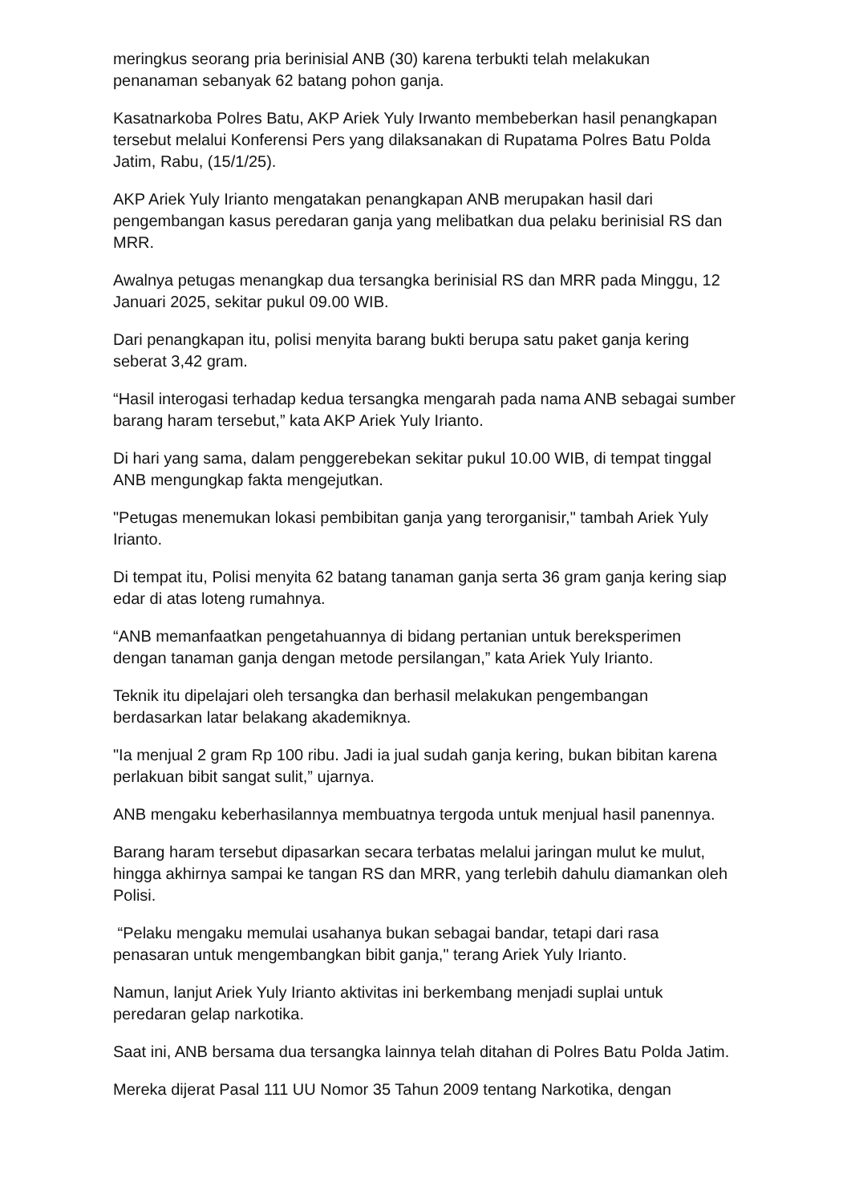meringkus seorang pria berinisial ANB (30) karena terbukti telah melakukan penanaman sebanyak 62 batang pohon ganja.
Kasatnarkoba Polres Batu, AKP Ariek Yuly Irwanto membeberkan hasil penangkapan tersebut melalui Konferensi Pers yang dilaksanakan di Rupatama Polres Batu Polda Jatim, Rabu, (15/1/25).
AKP Ariek Yuly Irianto mengatakan penangkapan ANB merupakan hasil dari pengembangan kasus peredaran ganja yang melibatkan dua pelaku berinisial RS dan MRR.
Awalnya petugas menangkap dua tersangka berinisial RS dan MRR pada Minggu, 12 Januari 2025, sekitar pukul 09.00 WIB.
Dari penangkapan itu, polisi menyita barang bukti berupa satu paket ganja kering seberat 3,42 gram.
“Hasil interogasi terhadap kedua tersangka mengarah pada nama ANB sebagai sumber barang haram tersebut,” kata AKP Ariek Yuly Irianto.
Di hari yang sama, dalam penggerebekan sekitar pukul 10.00 WIB, di tempat tinggal ANB mengungkap fakta mengejutkan.
"Petugas menemukan lokasi pembibitan ganja yang terorganisir," tambah Ariek Yuly Irianto.
Di tempat itu, Polisi menyita 62 batang tanaman ganja serta 36 gram ganja kering siap edar di atas loteng rumahnya.
“ANB memanfaatkan pengetahuannya di bidang pertanian untuk bereksperimen dengan tanaman ganja dengan metode persilangan,” kata Ariek Yuly Irianto.
Teknik itu dipelajari oleh tersangka dan berhasil melakukan pengembangan berdasarkan latar belakang akademiknya.
"Ia menjual 2 gram Rp 100 ribu. Jadi ia jual sudah ganja kering, bukan bibitan karena perlakuan bibit sangat sulit,” ujarnya.
ANB mengaku keberhasilannya membuatnya tergoda untuk menjual hasil panennya.
Barang haram tersebut dipasarkan secara terbatas melalui jaringan mulut ke mulut, hingga akhirnya sampai ke tangan RS dan MRR, yang terlebih dahulu diamankan oleh Polisi.
“Pelaku mengaku memulai usahanya bukan sebagai bandar, tetapi dari rasa penasaran untuk mengembangkan bibit ganja," terang Ariek Yuly Irianto.
Namun, lanjut Ariek Yuly Irianto aktivitas ini berkembang menjadi suplai untuk peredaran gelap narkotika.
Saat ini, ANB bersama dua tersangka lainnya telah ditahan di Polres Batu Polda Jatim.
Mereka dijerat Pasal 111 UU Nomor 35 Tahun 2009 tentang Narkotika, dengan